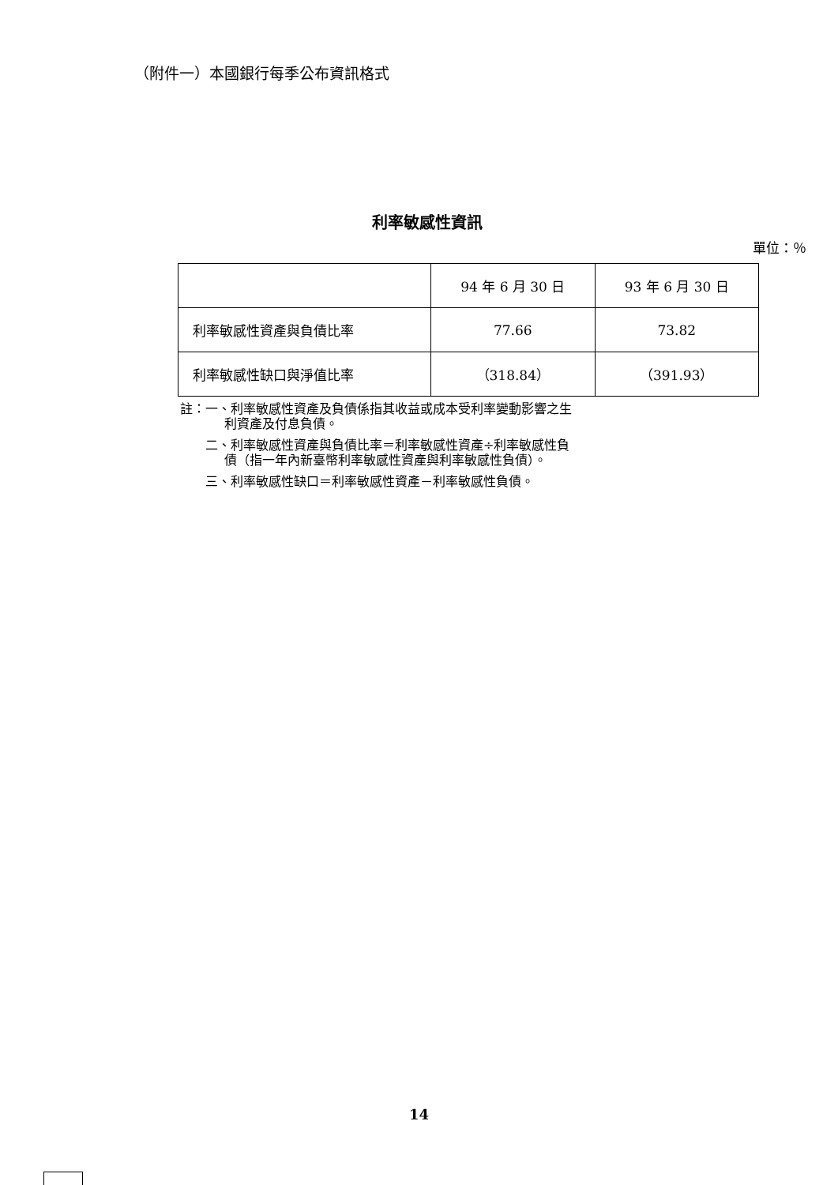（附件一）本國銀行每季公布資訊格式
利率敏感性資訊
單位：％
| | 94 年 6 月 30 日 | 93 年 6 月 30 日 |
| --- | --- | --- |
| 利率敏感性資產與負債比率 | 77.66 | 73.82 |
| 利率敏感性缺口與淨值比率 | （318.84） | （391.93） |
註：一、利率敏感性資產及負債係指其收益或成本受利率變動影響之生
    利資產及付息負債。
  二、利率敏感性資產與負債比率＝利率敏感性資產÷利率敏感性負
    債（指一年內新臺幣利率敏感性資產與利率敏感性負債）。
  三、利率敏感性缺口＝利率敏感性資產－利率敏感性負債。
14